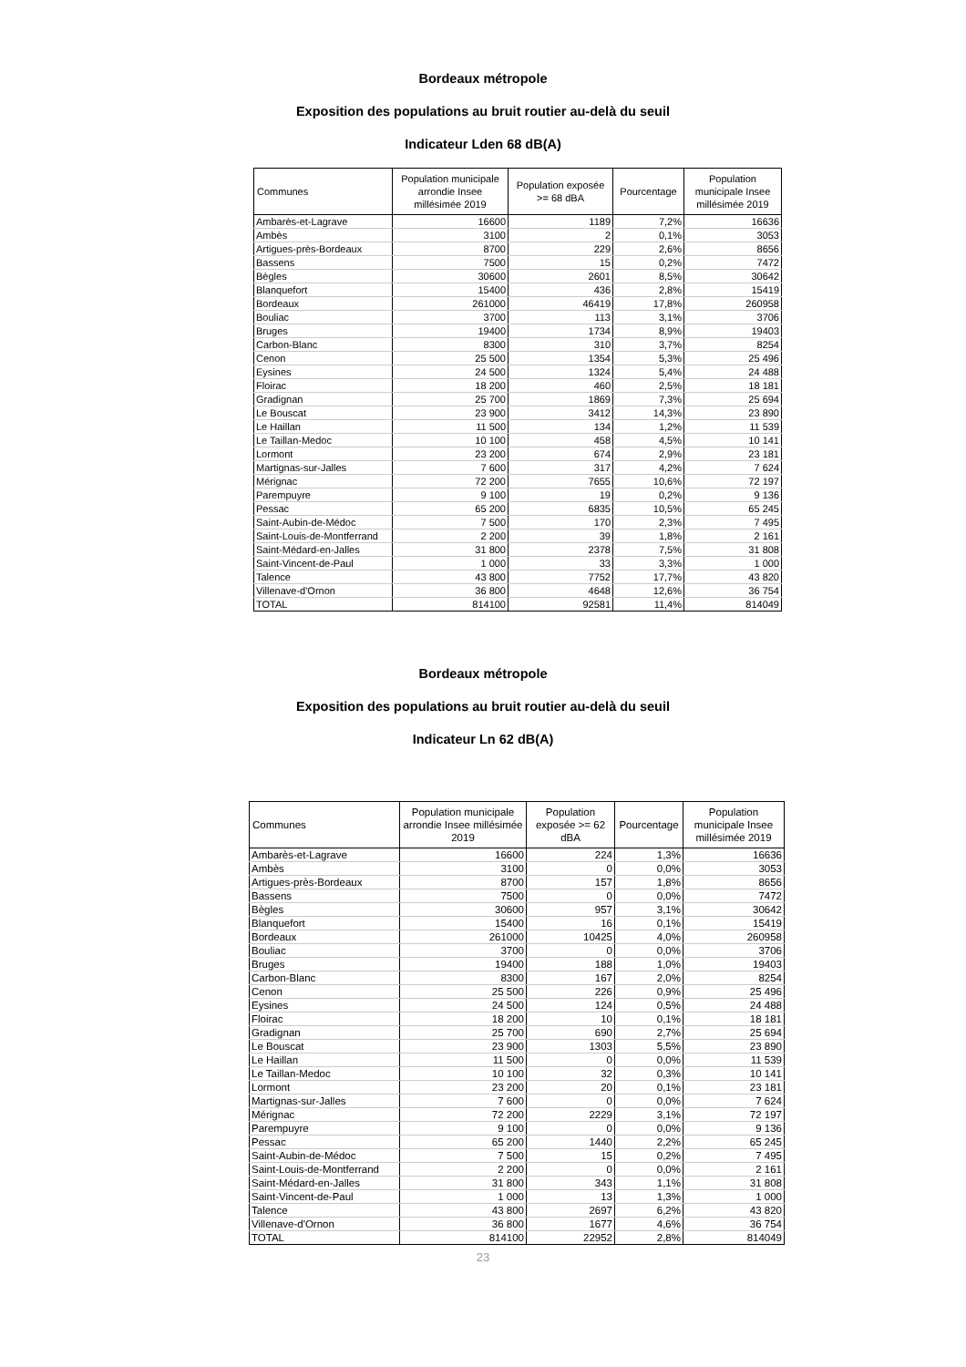Bordeaux métropole
Exposition des populations au bruit routier au-delà du seuil
Indicateur Lden 68 dB(A)
| Communes | Population municipale arrondie Insee millésimée 2019 | Population exposée >= 68 dBA | Pourcentage | Population municipale Insee millésimée 2019 |
| --- | --- | --- | --- | --- |
| Ambarès-et-Lagrave | 16600 | 1189 | 7,2% | 16636 |
| Ambès | 3100 | 2 | 0,1% | 3053 |
| Artigues-près-Bordeaux | 8700 | 229 | 2,6% | 8656 |
| Bassens | 7500 | 15 | 0,2% | 7472 |
| Bègles | 30600 | 2601 | 8,5% | 30642 |
| Blanquefort | 15400 | 436 | 2,8% | 15419 |
| Bordeaux | 261000 | 46419 | 17,8% | 260958 |
| Bouliac | 3700 | 113 | 3,1% | 3706 |
| Bruges | 19400 | 1734 | 8,9% | 19403 |
| Carbon-Blanc | 8300 | 310 | 3,7% | 8254 |
| Cenon | 25 500 | 1354 | 5,3% | 25 496 |
| Eysines | 24 500 | 1324 | 5,4% | 24 488 |
| Floirac | 18 200 | 460 | 2,5% | 18 181 |
| Gradignan | 25 700 | 1869 | 7,3% | 25 694 |
| Le Bouscat | 23 900 | 3412 | 14,3% | 23 890 |
| Le Haillan | 11 500 | 134 | 1,2% | 11 539 |
| Le Taillan-Medoc | 10 100 | 458 | 4,5% | 10 141 |
| Lormont | 23 200 | 674 | 2,9% | 23 181 |
| Martignas-sur-Jalles | 7 600 | 317 | 4,2% | 7 624 |
| Mérignac | 72 200 | 7655 | 10,6% | 72 197 |
| Parempuyre | 9 100 | 19 | 0,2% | 9 136 |
| Pessac | 65 200 | 6835 | 10,5% | 65 245 |
| Saint-Aubin-de-Médoc | 7 500 | 170 | 2,3% | 7 495 |
| Saint-Louis-de-Montferrand | 2 200 | 39 | 1,8% | 2 161 |
| Saint-Médard-en-Jalles | 31 800 | 2378 | 7,5% | 31 808 |
| Saint-Vincent-de-Paul | 1 000 | 33 | 3,3% | 1 000 |
| Talence | 43 800 | 7752 | 17,7% | 43 820 |
| Villenave-d'Ornon | 36 800 | 4648 | 12,6% | 36 754 |
| TOTAL | 814100 | 92581 | 11,4% | 814049 |
Bordeaux métropole
Exposition des populations au bruit routier au-delà du seuil
Indicateur Ln 62 dB(A)
| Communes | Population municipale arrondie Insee millésimée 2019 | Population exposée >= 62 dBA | Pourcentage | Population municipale Insee millésimée 2019 |
| --- | --- | --- | --- | --- |
| Ambarès-et-Lagrave | 16600 | 224 | 1,3% | 16636 |
| Ambès | 3100 | 0 | 0,0% | 3053 |
| Artigues-près-Bordeaux | 8700 | 157 | 1,8% | 8656 |
| Bassens | 7500 | 0 | 0,0% | 7472 |
| Bègles | 30600 | 957 | 3,1% | 30642 |
| Blanquefort | 15400 | 16 | 0,1% | 15419 |
| Bordeaux | 261000 | 10425 | 4,0% | 260958 |
| Bouliac | 3700 | 0 | 0,0% | 3706 |
| Bruges | 19400 | 188 | 1,0% | 19403 |
| Carbon-Blanc | 8300 | 167 | 2,0% | 8254 |
| Cenon | 25 500 | 226 | 0,9% | 25 496 |
| Eysines | 24 500 | 124 | 0,5% | 24 488 |
| Floirac | 18 200 | 10 | 0,1% | 18 181 |
| Gradignan | 25 700 | 690 | 2,7% | 25 694 |
| Le Bouscat | 23 900 | 1303 | 5,5% | 23 890 |
| Le Haillan | 11 500 | 0 | 0,0% | 11 539 |
| Le Taillan-Medoc | 10 100 | 32 | 0,3% | 10 141 |
| Lormont | 23 200 | 20 | 0,1% | 23 181 |
| Martignas-sur-Jalles | 7 600 | 0 | 0,0% | 7 624 |
| Mérignac | 72 200 | 2229 | 3,1% | 72 197 |
| Parempuyre | 9 100 | 0 | 0,0% | 9 136 |
| Pessac | 65 200 | 1440 | 2,2% | 65 245 |
| Saint-Aubin-de-Médoc | 7 500 | 15 | 0,2% | 7 495 |
| Saint-Louis-de-Montferrand | 2 200 | 0 | 0,0% | 2 161 |
| Saint-Médard-en-Jalles | 31 800 | 343 | 1,1% | 31 808 |
| Saint-Vincent-de-Paul | 1 000 | 13 | 1,3% | 1 000 |
| Talence | 43 800 | 2697 | 6,2% | 43 820 |
| Villenave-d'Ornon | 36 800 | 1677 | 4,6% | 36 754 |
| TOTAL | 814100 | 22952 | 2,8% | 814049 |
23